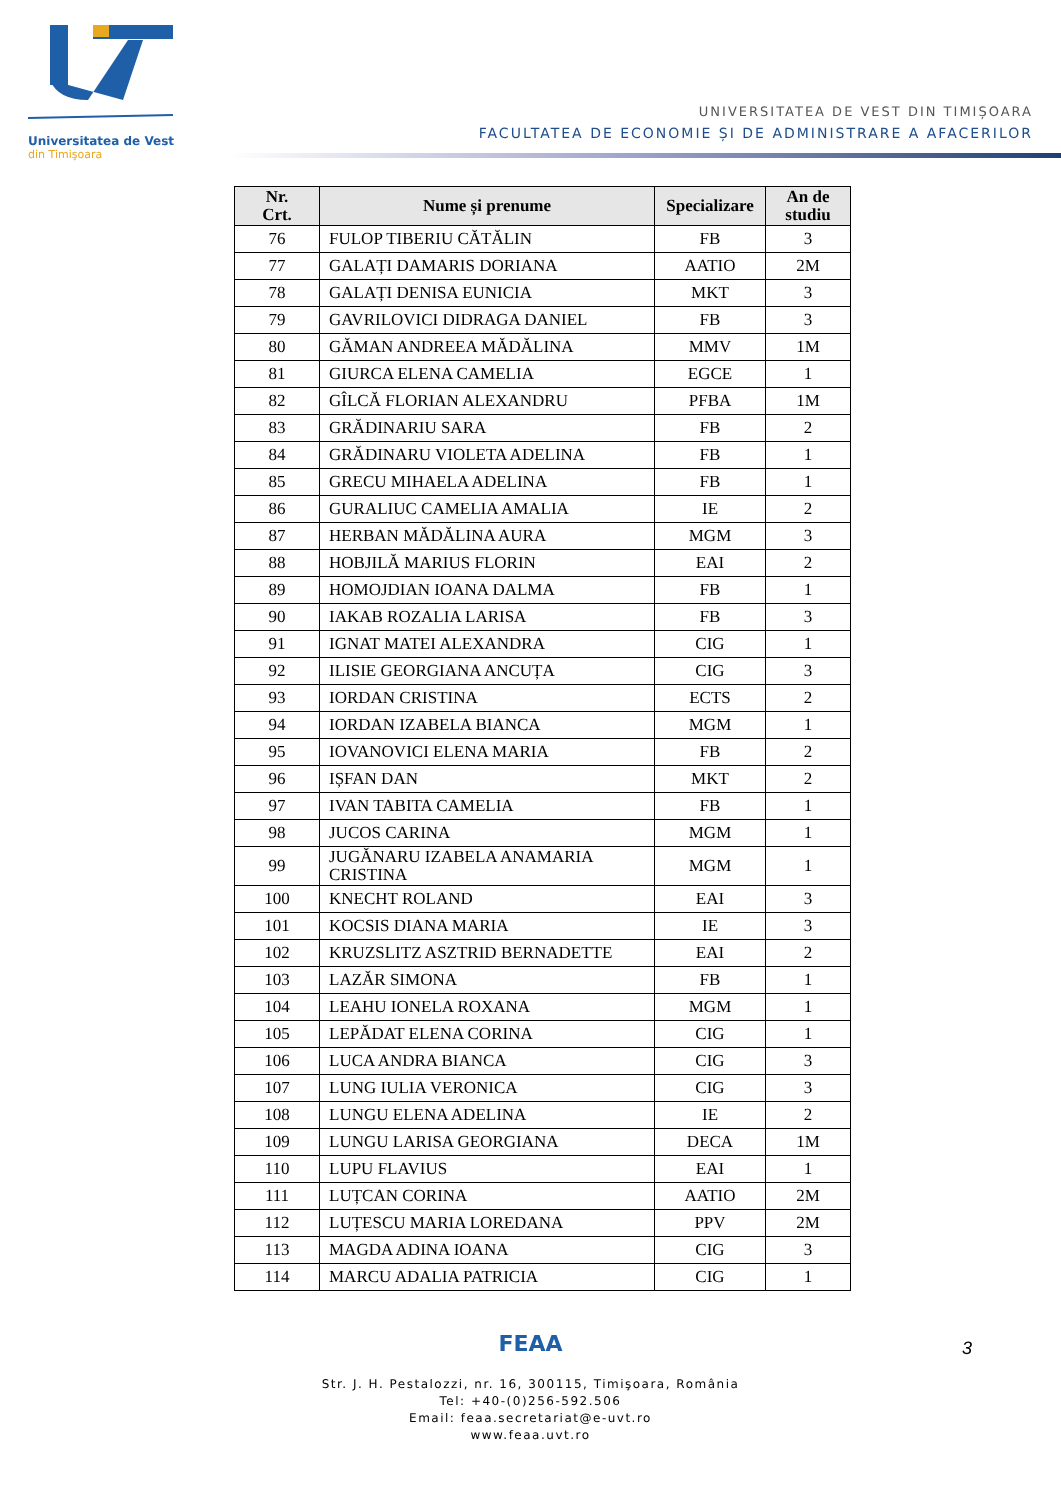Universitatea de Vest
din Timişoara
UNIVERSITATEA DE VEST DIN TIMIȘOARA
FACULTATEA DE ECONOMIE ȘI DE ADMINISTRARE A AFACERILOR
| Nr. Crt. | Nume și prenume | Specializare | An de studiu |
| --- | --- | --- | --- |
| 76 | FULOP TIBERIU CĂTĂLIN | FB | 3 |
| 77 | GALAȚI DAMARIS DORIANA | AATIO | 2M |
| 78 | GALAȚI DENISA EUNICIA | MKT | 3 |
| 79 | GAVRILOVICI DIDRAGA DANIEL | FB | 3 |
| 80 | GĂMAN ANDREEA MĂDĂLINA | MMV | 1M |
| 81 | GIURCA ELENA CAMELIA | EGCE | 1 |
| 82 | GÎLCĂ FLORIAN ALEXANDRU | PFBA | 1M |
| 83 | GRĂDINARIU SARA | FB | 2 |
| 84 | GRĂDINARU VIOLETA ADELINA | FB | 1 |
| 85 | GRECU MIHAELA ADELINA | FB | 1 |
| 86 | GURALIUC CAMELIA AMALIA | IE | 2 |
| 87 | HERBAN MĂDĂLINA AURA | MGM | 3 |
| 88 | HOBJILĂ MARIUS FLORIN | EAI | 2 |
| 89 | HOMOJDIAN IOANA DALMA | FB | 1 |
| 90 | IAKAB ROZALIA LARISA | FB | 3 |
| 91 | IGNAT MATEI ALEXANDRA | CIG | 1 |
| 92 | ILISIE GEORGIANA ANCUȚA | CIG | 3 |
| 93 | IORDAN CRISTINA | ECTS | 2 |
| 94 | IORDAN IZABELA BIANCA | MGM | 1 |
| 95 | IOVANOVICI ELENA MARIA | FB | 2 |
| 96 | IȘFAN DAN | MKT | 2 |
| 97 | IVAN TABITA CAMELIA | FB | 1 |
| 98 | JUCOS CARINA | MGM | 1 |
| 99 | JUGĂNARU IZABELA ANAMARIA CRISTINA | MGM | 1 |
| 100 | KNECHT ROLAND | EAI | 3 |
| 101 | KOCSIS DIANA MARIA | IE | 3 |
| 102 | KRUZSLITZ ASZTRID BERNADETTE | EAI | 2 |
| 103 | LAZĂR SIMONA | FB | 1 |
| 104 | LEAHU IONELA ROXANA | MGM | 1 |
| 105 | LEPĂDAT ELENA CORINA | CIG | 1 |
| 106 | LUCA ANDRA BIANCA | CIG | 3 |
| 107 | LUNG IULIA VERONICA | CIG | 3 |
| 108 | LUNGU ELENA ADELINA | IE | 2 |
| 109 | LUNGU LARISA GEORGIANA | DECA | 1M |
| 110 | LUPU FLAVIUS | EAI | 1 |
| 111 | LUȚCAN CORINA | AATIO | 2M |
| 112 | LUȚESCU MARIA LOREDANA | PPV | 2M |
| 113 | MAGDA ADINA IOANA | CIG | 3 |
| 114 | MARCU ADALIA PATRICIA | CIG | 1 |
FEAA
Str. J. H. Pestalozzi, nr. 16, 300115, Timişoara, România
Tel: +40-(0)256-592.506
Email: feaa.secretariat@e-uvt.ro
www.feaa.uvt.ro
3